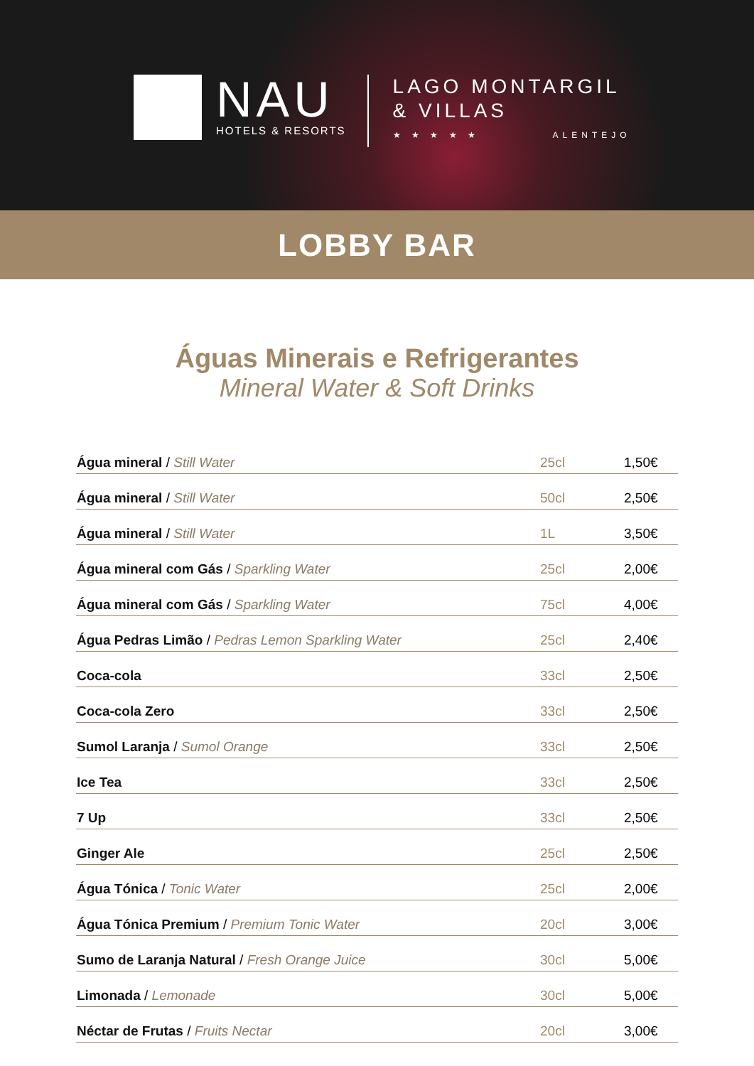NAU
HOTELS & RESORTS
LAGO MONTARGIL
& VILLAS
★ ★ ★ ★ ★ ALENTEJO
LOBBY BAR
Águas Minerais e Refrigerantes
Mineral Water & Soft Drinks
| Água mineral / Still Water | 25cl | 1,50€ |
| Água mineral / Still Water | 50cl | 2,50€ |
| Água mineral / Still Water | 1L | 3,50€ |
| Água mineral com Gás / Sparkling Water | 25cl | 2,00€ |
| Água mineral com Gás / Sparkling Water | 75cl | 4,00€ |
| Água Pedras Limão / Pedras Lemon Sparkling Water | 25cl | 2,40€ |
| Coca-cola | 33cl | 2,50€ |
| Coca-cola Zero | 33cl | 2,50€ |
| Sumol Laranja / Sumol Orange | 33cl | 2,50€ |
| Ice Tea | 33cl | 2,50€ |
| 7 Up | 33cl | 2,50€ |
| Ginger Ale | 25cl | 2,50€ |
| Água Tónica / Tonic Water | 25cl | 2,00€ |
| Água Tónica Premium / Premium Tonic Water | 20cl | 3,00€ |
| Sumo de Laranja Natural / Fresh Orange Juice | 30cl | 5,00€ |
| Limonada / Lemonade | 30cl | 5,00€ |
| Néctar de Frutas / Fruits Nectar | 20cl | 3,00€ |